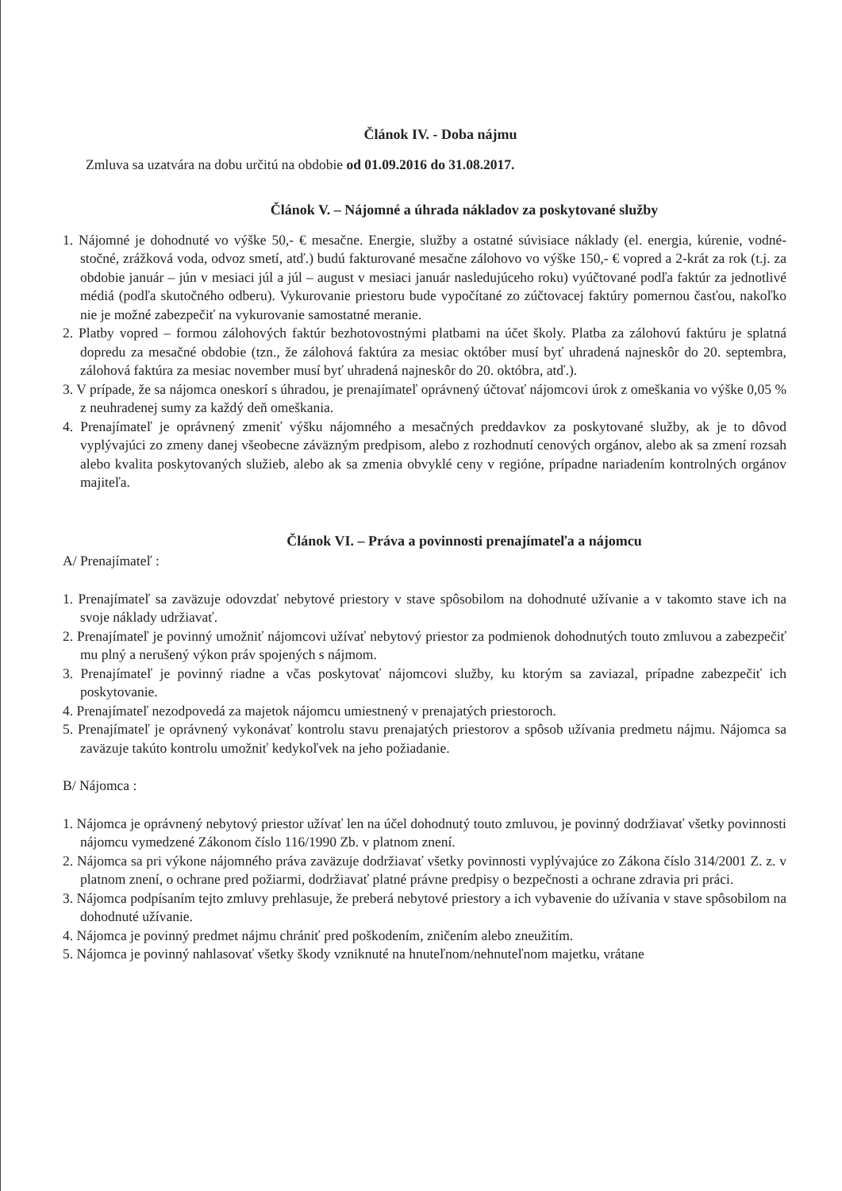Článok IV. - Doba nájmu
Zmluva sa uzatvára na dobu určitú na obdobie od 01.09.2016 do 31.08.2017.
Článok V. – Nájomné a úhrada nákladov za poskytované služby
1. Nájomné je dohodnuté vo výške 50,- € mesačne. Energie, služby a ostatné súvisiace náklady (el. energia, kúrenie, vodné-stočné, zrážková voda, odvoz smetí, atď.) budú fakturované mesačne zálohovo vo výške 150,- € vopred a 2-krát za rok (t.j. za obdobie január – jún v mesiaci júl a júl – august v mesiaci január nasledujúceho roku) vyúčtované podľa faktúr za jednotlivé médiá (podľa skutočného odberu). Vykurovanie priestoru bude vypočítané zo zúčtovacej faktúry pomernou časťou, nakoľko nie je možné zabezpečiť na vykurovanie samostatné meranie.
2. Platby vopred – formou zálohových faktúr bezhotovostnými platbami na účet školy. Platba za zálohovú faktúru je splatná dopredu za mesačné obdobie (tzn., že zálohová faktúra za mesiac október musí byť uhradená najneskôr do 20. septembra, zálohová faktúra za mesiac november musí byť uhradená najneskôr do 20. októbra, atď.).
3. V prípade, že sa nájomca oneskorí s úhradou, je prenajímateľ oprávnený účtovať nájomcovi úrok z omeškania vo výške 0,05 % z neuhradenej sumy za každý deň omeškania.
4. Prenajímateľ je oprávnený zmeniť výšku nájomného a mesačných preddavkov za poskytované služby, ak je to dôvod vyplývajúci zo zmeny danej všeobecne záväzným predpisom, alebo z rozhodnutí cenových orgánov, alebo ak sa zmení rozsah alebo kvalita poskytovaných služieb, alebo ak sa zmenia obvyklé ceny v regióne, prípadne nariadením kontrolných orgánov majiteľa.
Článok VI. – Práva a povinnosti prenajímateľa a nájomcu
A/ Prenajímateľ :
1. Prenajímateľ sa zaväzuje odovzdať nebytové priestory v stave spôsobilom na dohodnuté užívanie a v takomto stave ich na svoje náklady udržiavať.
2. Prenajímateľ je povinný umožniť nájomcovi užívať nebytový priestor za podmienok dohodnutých touto zmluvou a zabezpečiť mu plný a nerušený výkon práv spojených s nájmom.
3. Prenajímateľ je povinný riadne a včas poskytovať nájomcovi služby, ku ktorým sa zaviazal, prípadne zabezpečiť ich poskytovanie.
4. Prenajímateľ nezodpovedá za majetok nájomcu umiestnený v prenajatých priestoroch.
5. Prenajímateľ je oprávnený vykonávať kontrolu stavu prenajatých priestorov a spôsob užívania predmetu nájmu. Nájomca sa zaväzuje takúto kontrolu umožniť kedykoľvek na jeho požiadanie.
B/ Nájomca :
1. Nájomca je oprávnený nebytový priestor užívať len na účel dohodnutý touto zmluvou, je povinný dodržiavať všetky povinnosti nájomcu vymedzené Zákonom číslo 116/1990 Zb. v platnom znení.
2. Nájomca sa pri výkone nájomného práva zaväzuje dodržiavať všetky povinnosti vyplývajúce zo Zákona číslo 314/2001 Z. z. v platnom znení, o ochrane pred požiarmi, dodržiavať platné právne predpisy o bezpečnosti a ochrane zdravia pri práci.
3. Nájomca podpísaním tejto zmluvy prehlasuje, že preberá nebytové priestory a ich vybavenie do užívania v stave spôsobilom na dohodnuté užívanie.
4. Nájomca je povinný predmet nájmu chrániť pred poškodením, zničením alebo zneužitím.
5. Nájomca je povinný nahlasovať všetky škody vzniknuté na hnuteľnom/nehnuteľnom majetku, vrátane